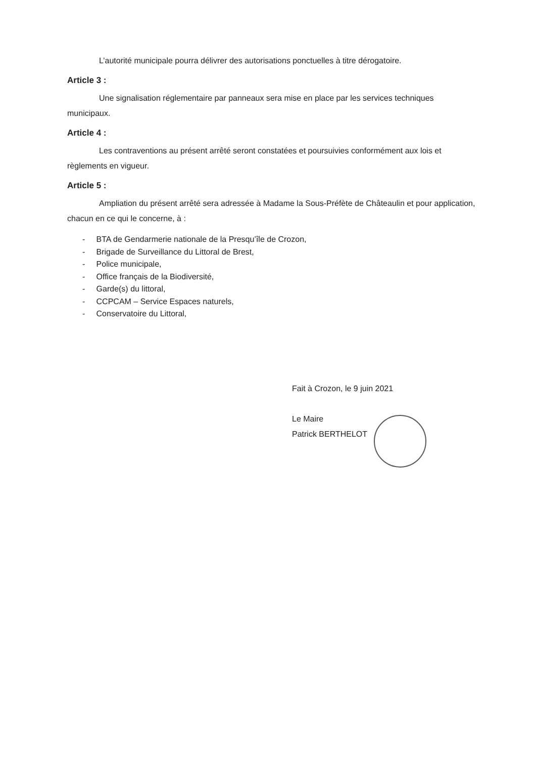L’autorité municipale pourra délivrer des autorisations ponctuelles à titre dérogatoire.
Article 3 :
Une signalisation réglementaire par panneaux sera mise en place par les services techniques municipaux.
Article 4 :
Les contraventions au présent arrêté seront constatées et poursuivies conformément aux lois et règlements en vigueur.
Article 5 :
Ampliation du présent arrêté sera adressée à Madame la Sous-Préfète de Châteaulin et pour application, chacun en ce qui le concerne, à :
- BTA de Gendarmerie nationale de la Presqu’île de Crozon,
- Brigade de Surveillance du Littoral de Brest,
- Police municipale,
- Office français de la Biodiversité,
- Garde(s) du littoral,
- CCPCAM – Service Espaces naturels,
- Conservatoire du Littoral,
Fait à Crozon, le 9 juin 2021
Le Maire
Patrick BERTHELOT